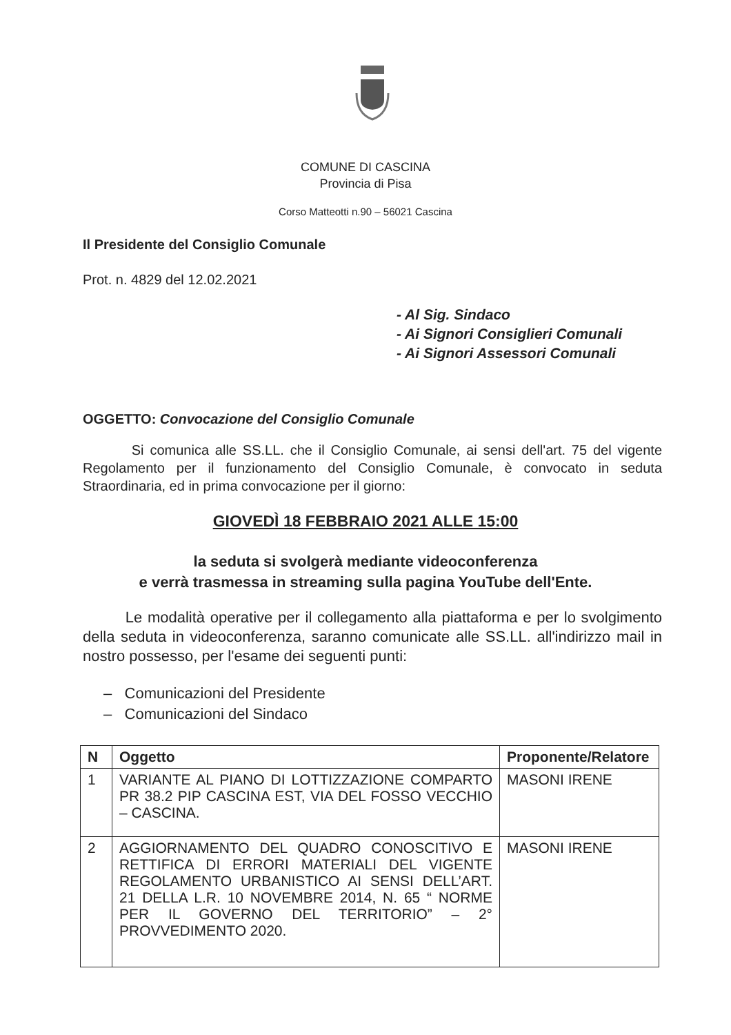COMUNE DI CASCINA
Provincia di Pisa
Corso Matteotti n.90 – 56021 Cascina
Il Presidente del Consiglio Comunale
Prot. n. 4829 del 12.02.2021
- Al Sig. Sindaco
- Ai Signori Consiglieri Comunali
- Ai Signori Assessori Comunali
OGGETTO: Convocazione del Consiglio Comunale
Si comunica alle SS.LL. che il Consiglio Comunale, ai sensi dell'art. 75 del vigente Regolamento per il funzionamento del Consiglio Comunale, è convocato in seduta Straordinaria, ed in prima convocazione per il giorno:
GIOVEDÌ 18 FEBBRAIO 2021 ALLE 15:00
la seduta si svolgerà mediante videoconferenza
e verrà trasmessa in streaming sulla pagina YouTube dell'Ente.
Le modalità operative per il collegamento alla piattaforma e per lo svolgimento della seduta in videoconferenza, saranno comunicate alle SS.LL. all'indirizzo mail in nostro possesso, per l'esame dei seguenti punti:
– Comunicazioni del Presidente
– Comunicazioni del Sindaco
| N | Oggetto | Proponente/Relatore |
| --- | --- | --- |
| 1 | VARIANTE AL PIANO DI LOTTIZZAZIONE COMPARTO PR 38.2 PIP CASCINA EST, VIA DEL FOSSO VECCHIO – CASCINA. | MASONI IRENE |
| 2 | AGGIORNAMENTO DEL QUADRO CONOSCITIVO E RETTIFICA DI ERRORI MATERIALI DEL VIGENTE REGOLAMENTO URBANISTICO AI SENSI DELL’ART. 21 DELLA L.R. 10 NOVEMBRE 2014, N. 65 “ NORME PER IL GOVERNO DEL TERRITORIO” – 2° PROVVEDIMENTO 2020. | MASONI IRENE |